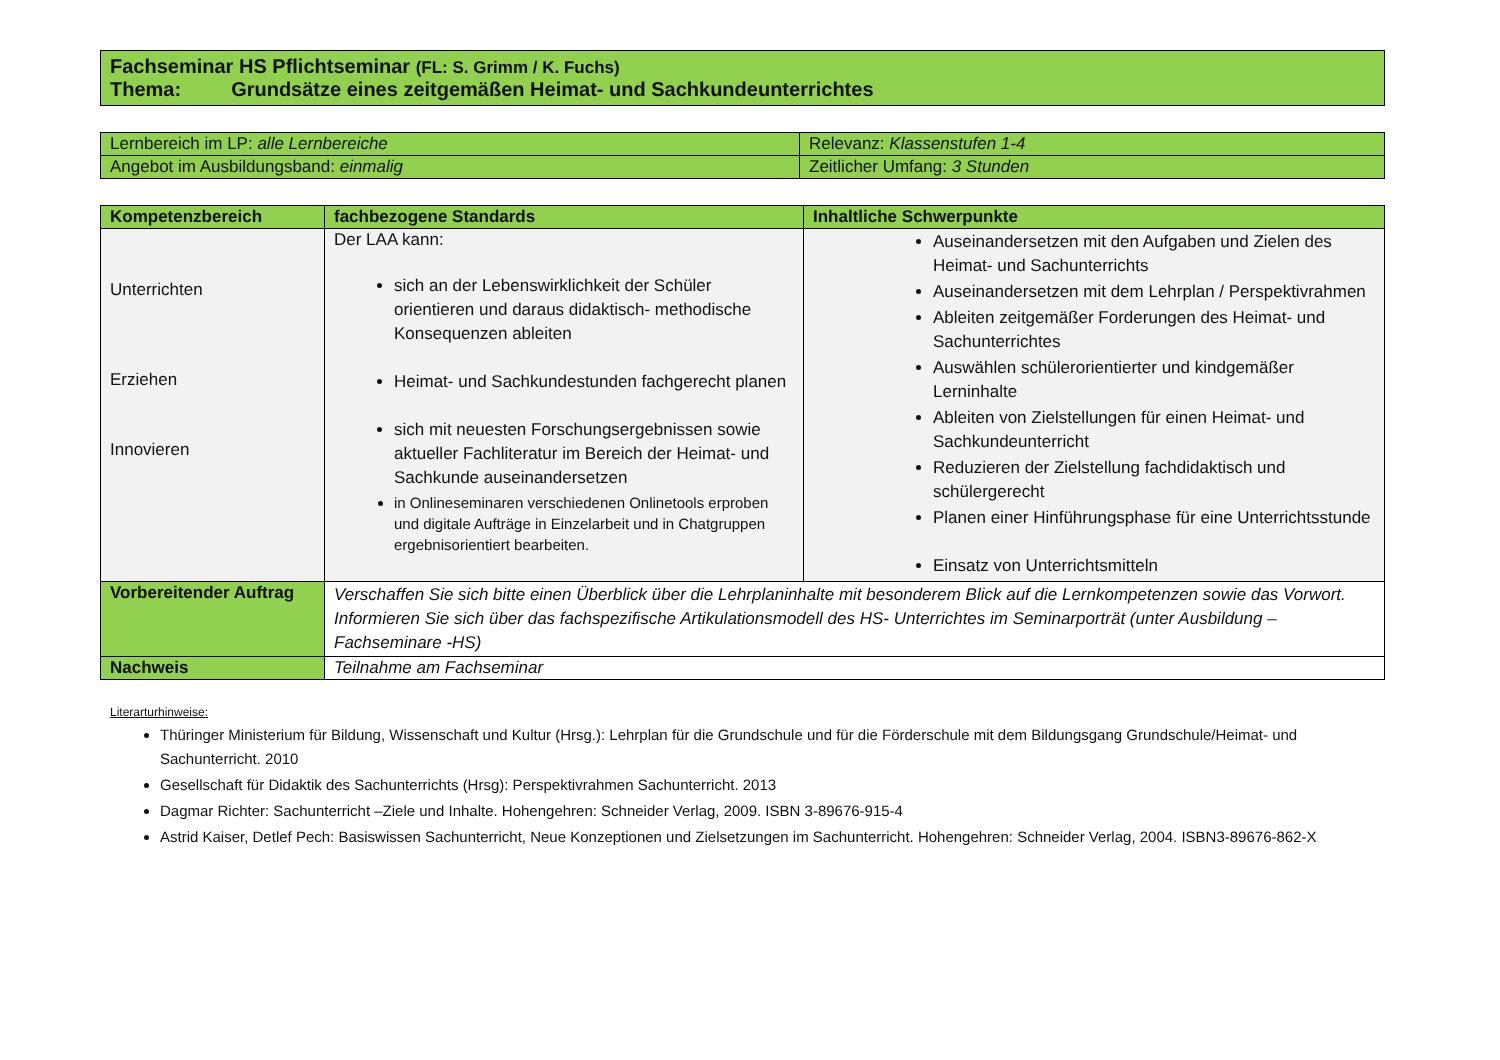| Fachseminar HS Pflichtseminar (FL: S. Grimm / K. Fuchs) Thema: Grundsätze eines zeitgemäßen Heimat- und Sachkundeunterrichtes |
| Lernbereich im LP: alle Lernbereiche | Relevanz: Klassenstufen 1-4 |
| Angebot im Ausbildungsband: einmalig | Zeitlicher Umfang: 3 Stunden |
| Kompetenzbereich | fachbezogene Standards | Inhaltliche Schwerpunkte |
| --- | --- | --- |
| Unterrichten Erziehen Innovieren | Der LAA kann: sich an der Lebenswirklichkeit der Schüler orientieren und daraus didaktisch- methodische Konsequenzen ableiten Heimat- und Sachkundestunden fachgerecht planen sich mit neuesten Forschungsergebnissen sowie aktueller Fachliteratur im Bereich der Heimat- und Sachkunde auseinandersetzen in Onlineseminaren verschiedenen Onlinetools erproben und digitale Aufträge in Einzelarbeit und in Chatgruppen ergebnisorientiert bearbeiten. | Auseinandersetzen mit den Aufgaben und Zielen des Heimat- und Sachunterrichts Auseinandersetzen mit dem Lehrplan / Perspektivrahmen Ableiten zeitgemäßer Forderungen des Heimat- und Sachunterrichtes Auswählen schülerorientierter und kindgemäßer Lerninhalte Ableiten von Zielstellungen für einen Heimat- und Sachkundeunterricht Reduzieren der Zielstellung fachdidaktisch und schülergerecht Planen einer Hinführungsphase für eine Unterrichtsstunde Einsatz von Unterrichtsmitteln |
| Vorbereitender Auftrag | Verschaffen Sie sich bitte einen Überblick über die Lehrplaninhalte mit besonderem Blick auf die Lernkompetenzen sowie das Vorwort. Informieren Sie sich über das fachspezifische Artikulationsmodell des HS- Unterrichtes im Seminarporträt (unter Ausbildung – Fachseminare -HS) | |
| Nachweis | Teilnahme am Fachseminar | |
Literarturhinweise:
Thüringer Ministerium für Bildung, Wissenschaft und Kultur (Hrsg.): Lehrplan für die Grundschule und für die Förderschule mit dem Bildungsgang Grundschule/Heimat- und Sachunterricht. 2010
Gesellschaft für Didaktik des Sachunterrichts (Hrsg): Perspektivrahmen Sachunterricht. 2013
Dagmar Richter: Sachunterricht –Ziele und Inhalte. Hohengehren: Schneider Verlag, 2009. ISBN 3-89676-915-4
Astrid Kaiser, Detlef Pech: Basiswissen Sachunterricht, Neue Konzeptionen und Zielsetzungen im Sachunterricht. Hohengehren: Schneider Verlag, 2004. ISBN3-89676-862-X